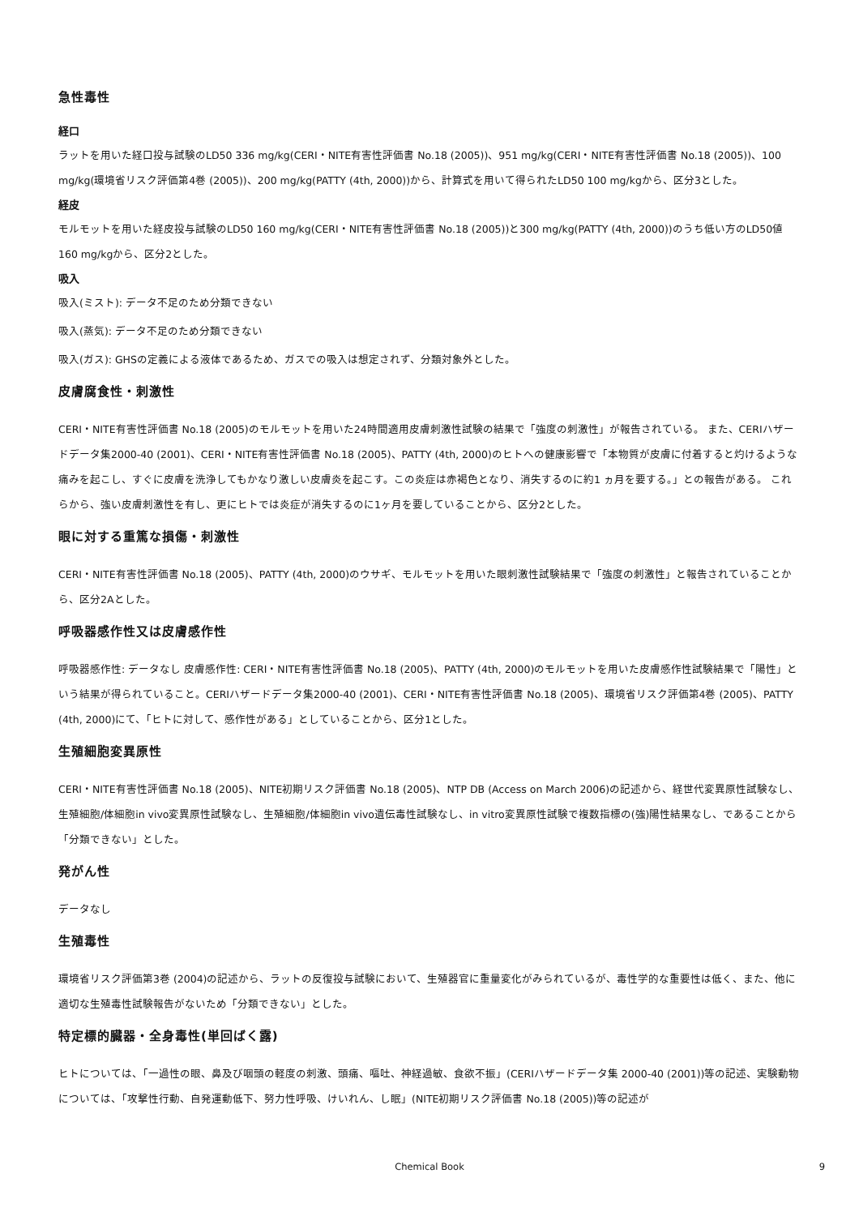急性毒性
経口
ラットを用いた経口投与試験のLD50 336 mg/kg(CERI・NITE有害性評価書 No.18 (2005))、951 mg/kg(CERI・NITE有害性評価書 No.18 (2005))、100 mg/kg(環境省リスク評価第4巻 (2005))、200 mg/kg(PATTY (4th, 2000))から、計算式を用いて得られたLD50 100 mg/kgから、区分3とした。
経皮
モルモットを用いた経皮投与試験のLD50 160 mg/kg(CERI・NITE有害性評価書 No.18 (2005))と300 mg/kg(PATTY (4th, 2000))のうち低い方のLD50値 160 mg/kgから、区分2とした。
吸入
吸入(ミスト): データ不足のため分類できない
吸入(蒸気): データ不足のため分類できない
吸入(ガス): GHSの定義による液体であるため、ガスでの吸入は想定されず、分類対象外とした。
皮膚腐食性・刺激性
CERI・NITE有害性評価書 No.18 (2005)のモルモットを用いた24時間適用皮膚刺激性試験の結果で「強度の刺激性」が報告されている。 また、CERIハザードデータ集2000-40 (2001)、CERI・NITE有害性評価書 No.18 (2005)、PATTY (4th, 2000)のヒトへの健康影響で「本物質が皮膚に付着すると灼けるような痛みを起こし、すぐに皮膚を洗浄してもかなり激しい皮膚炎を起こす。この炎症は赤褐色となり、消失するのに約1 ヵ月を要する。」との報告がある。 これらから、強い皮膚刺激性を有し、更にヒトでは炎症が消失するのに1ヶ月を要していることから、区分2とした。
眼に対する重篤な損傷・刺激性
CERI・NITE有害性評価書 No.18 (2005)、PATTY (4th, 2000)のウサギ、モルモットを用いた眼刺激性試験結果で「強度の刺激性」と報告されていることから、区分2Aとした。
呼吸器感作性又は皮膚感作性
呼吸器感作性: データなし 皮膚感作性: CERI・NITE有害性評価書 No.18 (2005)、PATTY (4th, 2000)のモルモットを用いた皮膚感作性試験結果で「陽性」という結果が得られていること。CERIハザードデータ集2000-40 (2001)、CERI・NITE有害性評価書 No.18 (2005)、環境省リスク評価第4巻 (2005)、PATTY (4th, 2000)にて、「ヒトに対して、感作性がある」としていることから、区分1とした。
生殖細胞変異原性
CERI・NITE有害性評価書 No.18 (2005)、NITE初期リスク評価書 No.18 (2005)、NTP DB (Access on March 2006)の記述から、経世代変異原性試験なし、生殖細胞/体細胞in vivo変異原性試験なし、生殖細胞/体細胞in vivo遺伝毒性試験なし、in vitro変異原性試験で複数指標の(強)陽性結果なし、であることから「分類できない」とした。
発がん性
データなし
生殖毒性
環境省リスク評価第3巻 (2004)の記述から、ラットの反復投与試験において、生殖器官に重量変化がみられているが、毒性学的な重要性は低く、また、他に適切な生殖毒性試験報告がないため「分類できない」とした。
特定標的臓器・全身毒性(単回ばく露)
ヒトについては、「一過性の眼、鼻及び咽頭の軽度の刺激、頭痛、嘔吐、神経過敏、食欲不振」(CERIハザードデータ集 2000-40 (2001))等の記述、実験動物については、「攻撃性行動、自発運動低下、努力性呼吸、けいれん、し眠」(NITE初期リスク評価書 No.18 (2005))等の記述が
Chemical Book
9